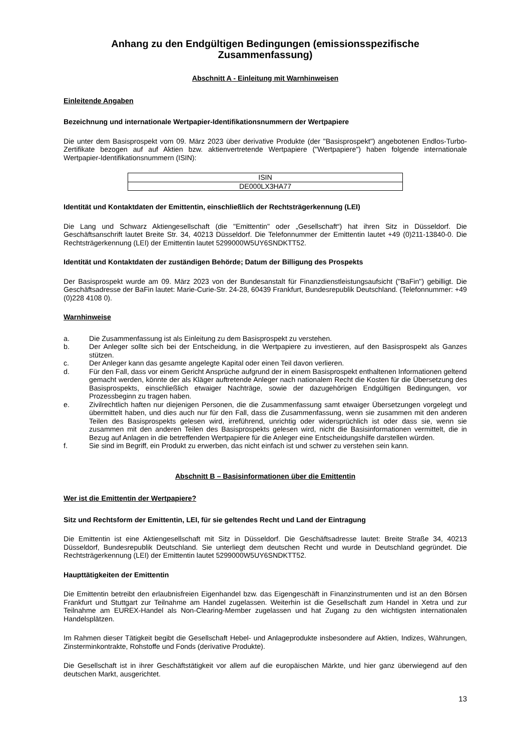Anhang zu den Endgültigen Bedingungen (emissionsspezifische Zusammenfassung)
Abschnitt A - Einleitung mit Warnhinweisen
Einleitende Angaben
Bezeichnung und internationale Wertpapier-Identifikationsnummern der Wertpapiere
Die unter dem Basisprospekt vom 09. März 2023 über derivative Produkte (der "Basisprospekt") angebotenen Endlos-Turbo-Zertifikate bezogen auf auf Aktien bzw. aktienvertretende Wertpapiere ("Wertpapiere") haben folgende internationale Wertpapier-Identifikationsnummern (ISIN):
| ISIN |
| DE000LX3HA77 |
Identität und Kontaktdaten der Emittentin, einschließlich der Rechtsträgerkennung (LEI)
Die Lang und Schwarz Aktiengesellschaft (die "Emittentin" oder „Gesellschaft“) hat ihren Sitz in Düsseldorf. Die Geschäftsanschrift lautet Breite Str. 34, 40213 Düsseldorf. Die Telefonnummer der Emittentin lautet +49 (0)211-13840-0. Die Rechtsträgerkennung (LEI) der Emittentin lautet 5299000W5UY6SNDKTT52.
Identität und Kontaktdaten der zuständigen Behörde; Datum der Billigung des Prospekts
Der Basisprospekt wurde am 09. März 2023 von der Bundesanstalt für Finanzdienstleistungsaufsicht ("BaFin") gebilligt. Die Geschäftsadresse der BaFin lautet: Marie-Curie-Str. 24-28, 60439 Frankfurt, Bundesrepublik Deutschland. (Telefonnummer: +49 (0)228 4108 0).
Warnhinweise
a. Die Zusammenfassung ist als Einleitung zu dem Basisprospekt zu verstehen.
b. Der Anleger sollte sich bei der Entscheidung, in die Wertpapiere zu investieren, auf den Basisprospekt als Ganzes stützen.
c. Der Anleger kann das gesamte angelegte Kapital oder einen Teil davon verlieren.
d. Für den Fall, dass vor einem Gericht Ansprüche aufgrund der in einem Basisprospekt enthaltenen Informationen geltend gemacht werden, könnte der als Kläger auftretende Anleger nach nationalem Recht die Kosten für die Übersetzung des Basisprospekts, einschließlich etwaiger Nachträge, sowie der dazugehörigen Endgültigen Bedingungen, vor Prozessbeginn zu tragen haben.
e. Zivilrechtlich haften nur diejenigen Personen, die die Zusammenfassung samt etwaiger Übersetzungen vorgelegt und übermittelt haben, und dies auch nur für den Fall, dass die Zusammenfassung, wenn sie zusammen mit den anderen Teilen des Basisprospekts gelesen wird, irreführend, unrichtig oder widersprüchlich ist oder dass sie, wenn sie zusammen mit den anderen Teilen des Basisprospekts gelesen wird, nicht die Basisinformationen vermittelt, die in Bezug auf Anlagen in die betreffenden Wertpapiere für die Anleger eine Entscheidungshilfe darstellen würden.
f. Sie sind im Begriff, ein Produkt zu erwerben, das nicht einfach ist und schwer zu verstehen sein kann.
Abschnitt B – Basisinformationen über die Emittentin
Wer ist die Emittentin der Wertpapiere?
Sitz und Rechtsform der Emittentin, LEI, für sie geltendes Recht und Land der Eintragung
Die Emittentin ist eine Aktiengesellschaft mit Sitz in Düsseldorf. Die Geschäftsadresse lautet: Breite Straße 34, 40213 Düsseldorf, Bundesrepublik Deutschland. Sie unterliegt dem deutschen Recht und wurde in Deutschland gegründet. Die Rechtsträgerkennung (LEI) der Emittentin lautet 5299000W5UY6SNDKTT52.
Haupttätigkeiten der Emittentin
Die Emittentin betreibt den erlaubnisfreien Eigenhandel bzw. das Eigengeschäft in Finanzinstrumenten und ist an den Börsen Frankfurt und Stuttgart zur Teilnahme am Handel zugelassen. Weiterhin ist die Gesellschaft zum Handel in Xetra und zur Teilnahme am EUREX-Handel als Non-Clearing-Member zugelassen und hat Zugang zu den wichtigsten internationalen Handelsplätzen.
Im Rahmen dieser Tätigkeit begibt die Gesellschaft Hebel- und Anlageprodukte insbesondere auf Aktien, Indizes, Währungen, Zinsterminkontrakte, Rohstoffe und Fonds (derivative Produkte).
Die Gesellschaft ist in ihrer Geschäftstätigkeit vor allem auf die europäischen Märkte, und hier ganz überwiegend auf den deutschen Markt, ausgerichtet.
13